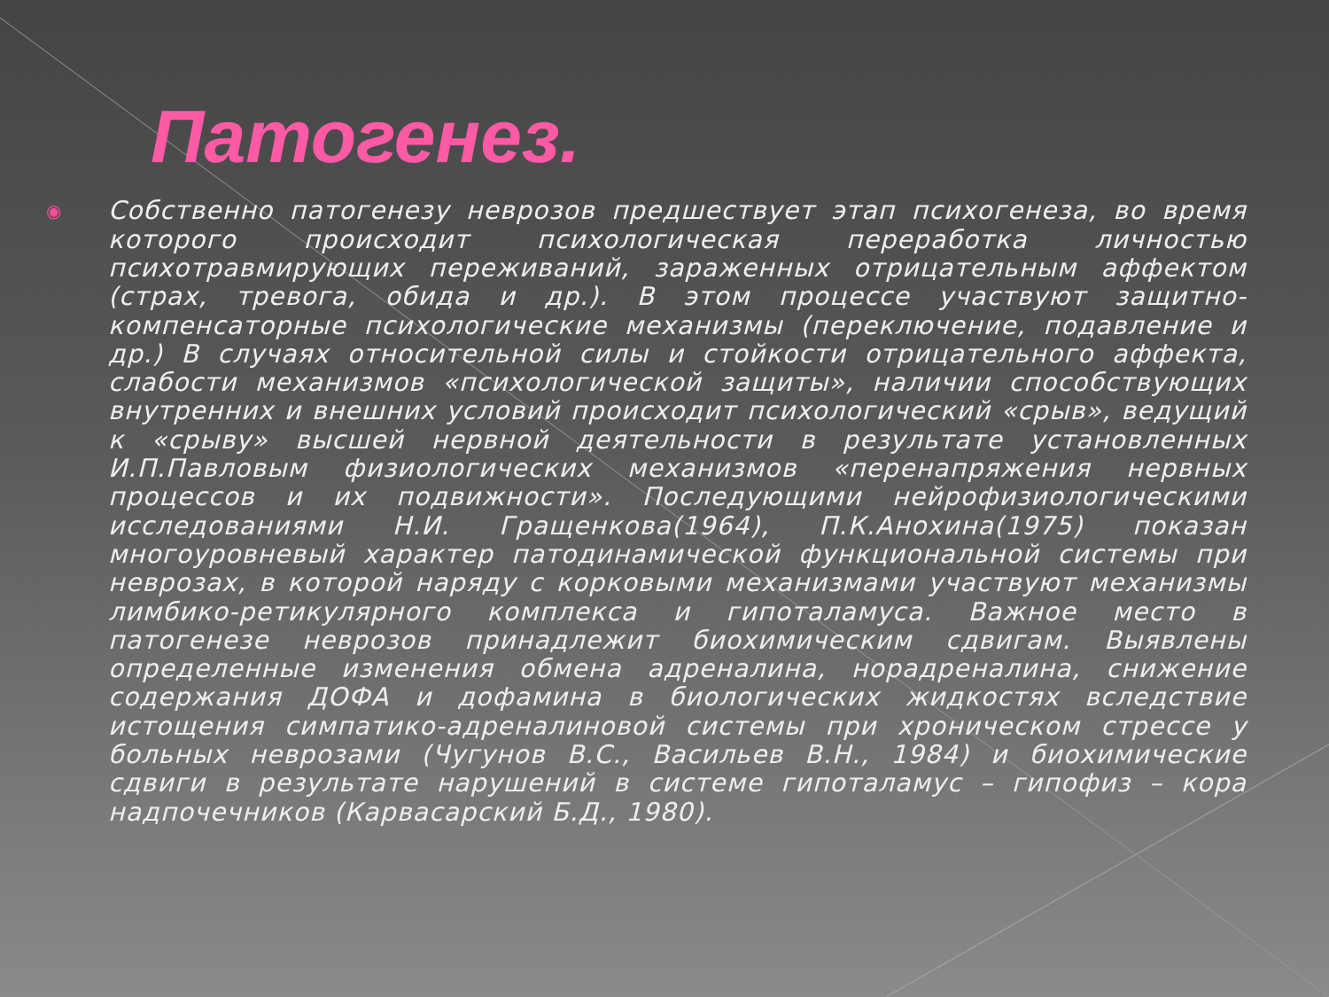Патогенез.
◉
Собственно патогенезу неврозов предшествует этап психогенеза, во время которого происходит психологическая переработка личностью психотравмирующих переживаний, зараженных отрицательным аффектом (страх, тревога, обида и др.). В этом процессе участвуют защитно-компенсаторные психологические механизмы (переключение, подавление и др.) В случаях относительной силы и стойкости отрицательного аффекта, слабости механизмов «психологической защиты», наличии способствующих внутренних и внешних условий происходит психологический «срыв», ведущий к «срыву» высшей нервной деятельности в результате установленных И.П.Павловым физиологических механизмов «перенапряжения нервных процессов и их подвижности». Последующими нейрофизиологическими исследованиями Н.И. Гращенкова(1964), П.К.Анохина(1975) показан многоуровневый характер патодинамической функциональной системы при неврозах, в которой наряду с корковыми механизмами участвуют механизмы лимбико-ретикулярного комплекса и гипоталамуса. Важное место в патогенезе неврозов принадлежит биохимическим сдвигам. Выявлены определенные изменения обмена адреналина, норадреналина, снижение содержания ДОФА и дофамина в биологических жидкостях вследствие истощения симпатико-адреналиновой системы при хроническом стрессе у больных неврозами (Чугунов В.С., Васильев В.Н., 1984) и биохимические сдвиги в результате нарушений в системе гипоталамус – гипофиз – кора надпочечников (Карвасарский Б.Д., 1980).